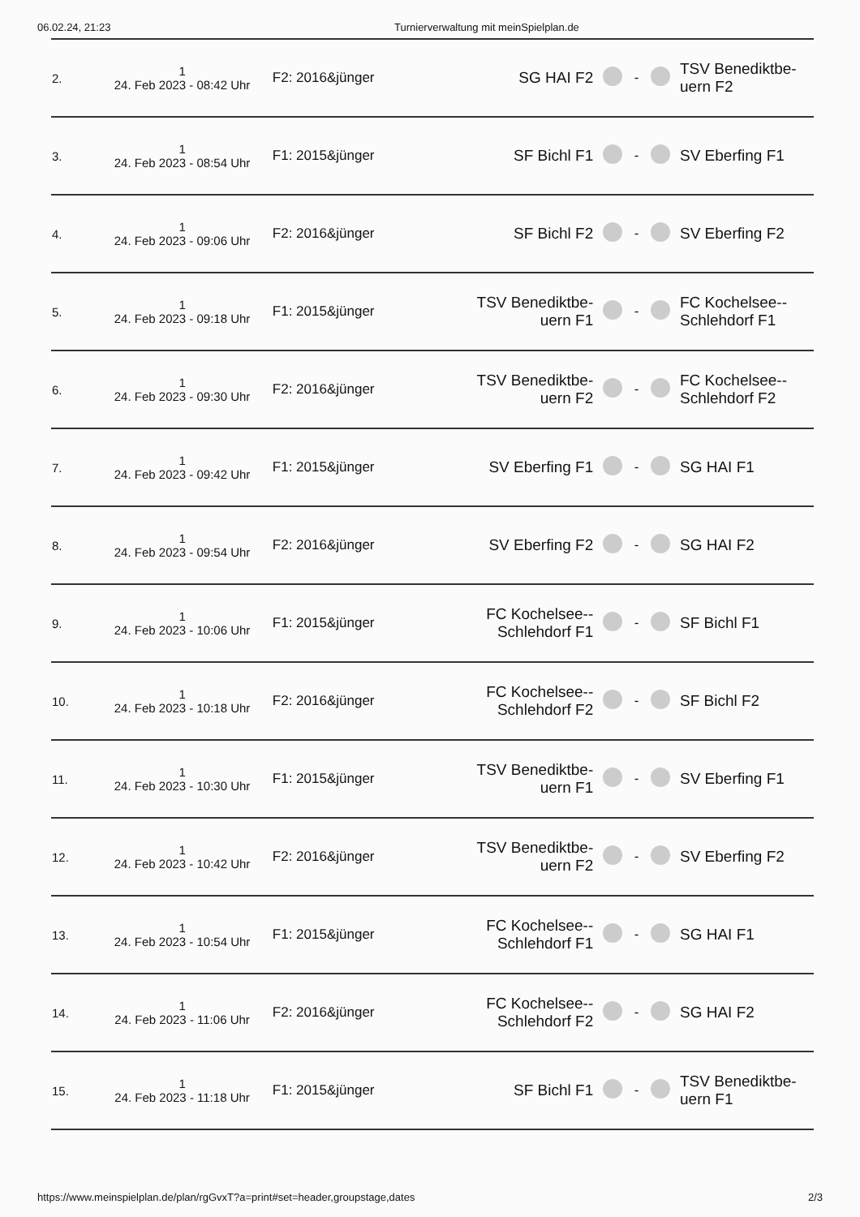06.02.24, 21:23 Turnierverwaltung mit meinSpielplan.de
| 2. | 1 24. Feb 2023 - 08:42 Uhr | F2: 2016&jünger | SG HAI F2 | | - | | TSV Benediktbe- uern F2 |
| 3. | 1 24. Feb 2023 - 08:54 Uhr | F1: 2015&jünger | SF Bichl F1 | | - | | SV Eberfing F1 |
| 4. | 1 24. Feb 2023 - 09:06 Uhr | F2: 2016&jünger | SF Bichl F2 | | - | | SV Eberfing F2 |
| 5. | 1 24. Feb 2023 - 09:18 Uhr | F1: 2015&jünger | TSV Benediktbe- uern F1 | | - | | FC Kochelsee-- Schlehdorf F1 |
| 6. | 1 24. Feb 2023 - 09:30 Uhr | F2: 2016&jünger | TSV Benediktbe- uern F2 | | - | | FC Kochelsee-- Schlehdorf F2 |
| 7. | 1 24. Feb 2023 - 09:42 Uhr | F1: 2015&jünger | SV Eberfing F1 | | - | | SG HAI F1 |
| 8. | 1 24. Feb 2023 - 09:54 Uhr | F2: 2016&jünger | SV Eberfing F2 | | - | | SG HAI F2 |
| 9. | 1 24. Feb 2023 - 10:06 Uhr | F1: 2015&jünger | FC Kochelsee-- Schlehdorf F1 | | - | | SF Bichl F1 |
| 10. | 1 24. Feb 2023 - 10:18 Uhr | F2: 2016&jünger | FC Kochelsee-- Schlehdorf F2 | | - | | SF Bichl F2 |
| 11. | 1 24. Feb 2023 - 10:30 Uhr | F1: 2015&jünger | TSV Benediktbe- uern F1 | | - | | SV Eberfing F1 |
| 12. | 1 24. Feb 2023 - 10:42 Uhr | F2: 2016&jünger | TSV Benediktbe- uern F2 | | - | | SV Eberfing F2 |
| 13. | 1 24. Feb 2023 - 10:54 Uhr | F1: 2015&jünger | FC Kochelsee-- Schlehdorf F1 | | - | | SG HAI F1 |
| 14. | 1 24. Feb 2023 - 11:06 Uhr | F2: 2016&jünger | FC Kochelsee-- Schlehdorf F2 | | - | | SG HAI F2 |
| 15. | 1 24. Feb 2023 - 11:18 Uhr | F1: 2015&jünger | SF Bichl F1 | | - | | TSV Benediktbe- uern F1 |
https://www.meinspielplan.de/plan/rgGvxT?a=print#set=header,groupstage,dates 2/3